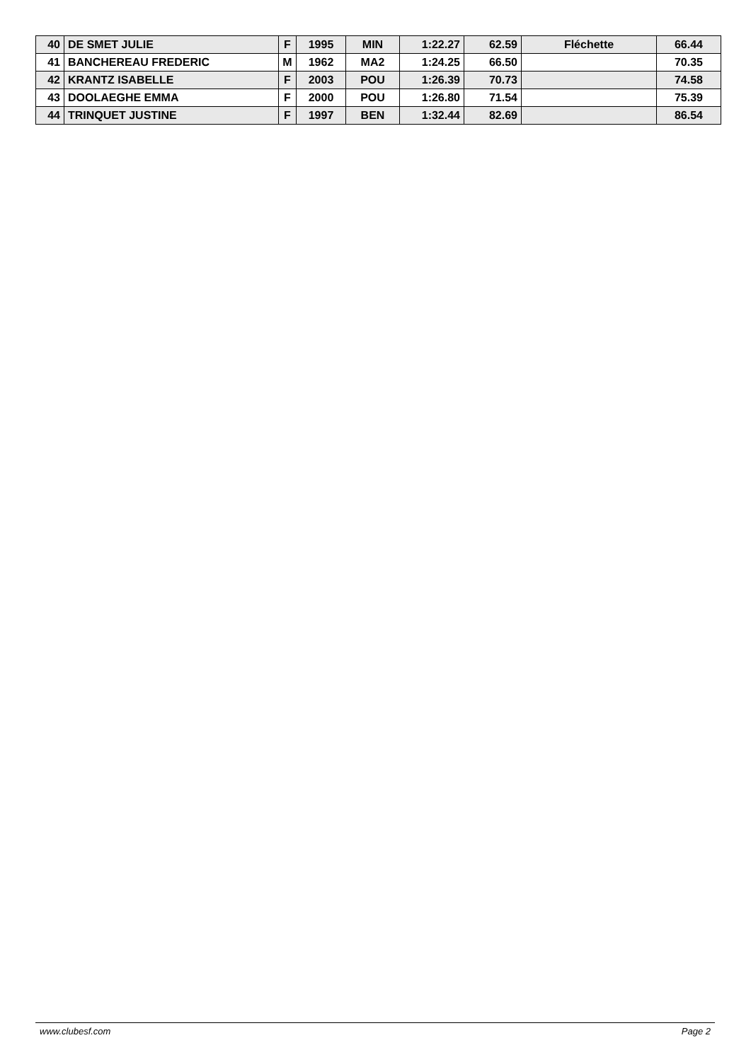| 40 | DE SMET JULIE | F | 1995 | MIN | 1:22.27 | 62.59 | Fléchette | 66.44 |
| 41 | BANCHEREAU FREDERIC | M | 1962 | MA2 | 1:24.25 | 66.50 | | 70.35 |
| 42 | KRANTZ ISABELLE | F | 2003 | POU | 1:26.39 | 70.73 | | 74.58 |
| 43 | DOOLAEGHE EMMA | F | 2000 | POU | 1:26.80 | 71.54 | | 75.39 |
| 44 | TRINQUET JUSTINE | F | 1997 | BEN | 1:32.44 | 82.69 | | 86.54 |
www.clubesf.com Page 2